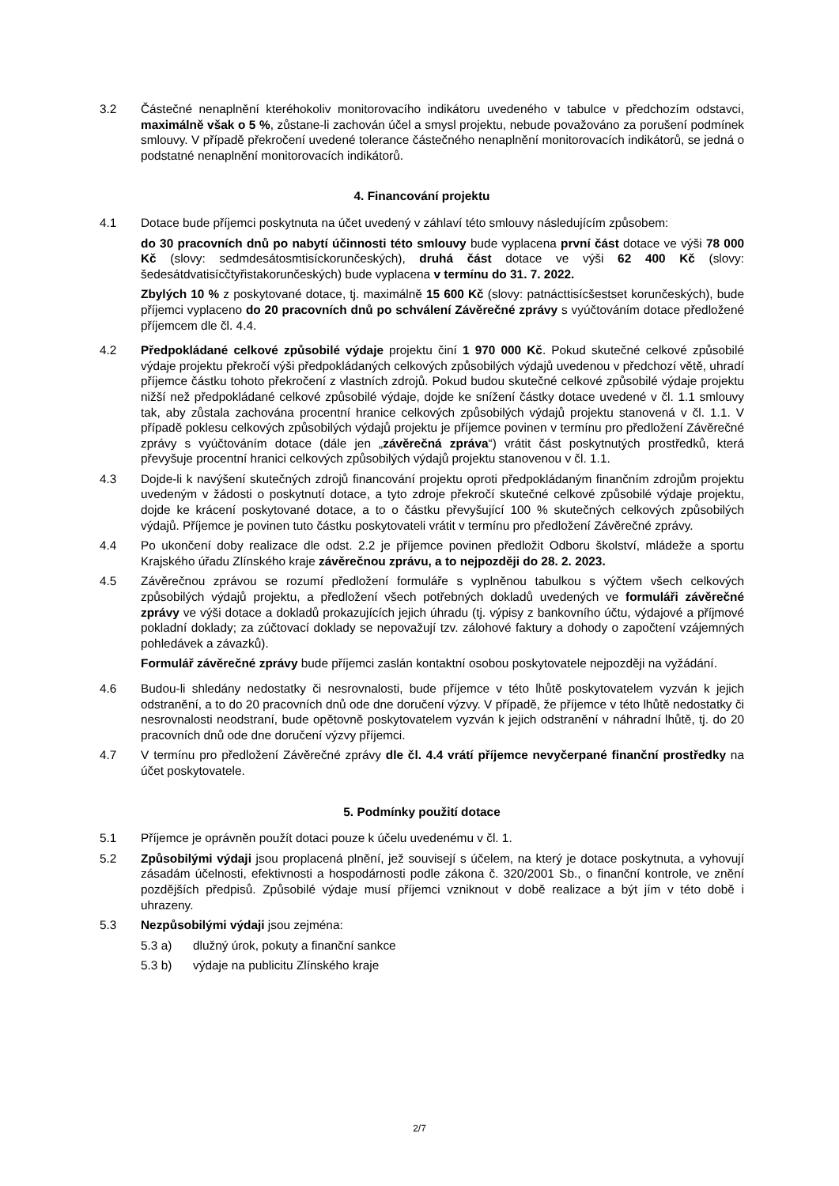3.2 Částečné nenaplnění kteréhokoliv monitorovacího indikátoru uvedeného v tabulce v předchozím odstavci, maximálně však o 5 %, zůstane-li zachován účel a smysl projektu, nebude považováno za porušení podmínek smlouvy. V případě překročení uvedené tolerance částečného nenaplnění monitorovacích indikátorů, se jedná o podstatné nenaplnění monitorovacích indikátorů.
4. Financování projektu
4.1 Dotace bude příjemci poskytnuta na účet uvedený v záhlaví této smlouvy následujícím způsobem:
do 30 pracovních dnů po nabytí účinnosti této smlouvy bude vyplacena první část dotace ve výši 78 000 Kč (slovy: sedmdesátosmtisíckorunčeských), druhá část dotace ve výši 62 400 Kč (slovy: šedesátdvatisícčtyřistakorunčeských) bude vyplacena v termínu do 31. 7. 2022.
Zbylých 10 % z poskytované dotace, tj. maximálně 15 600 Kč (slovy: patnácttisícšestset korunčeských), bude příjemci vyplaceno do 20 pracovních dnů po schválení Závěrečné zprávy s vyúčtováním dotace předložené příjemcem dle čl. 4.4.
4.2 Předpokládané celkové způsobilé výdaje projektu činí 1 970 000 Kč. Pokud skutečné celkové způsobilé výdaje projektu překročí výši předpokládaných celkových způsobilých výdajů uvedenou v předchozí větě, uhradí příjemce částku tohoto překročení z vlastních zdrojů. Pokud budou skutečné celkové způsobilé výdaje projektu nižší než předpokládané celkové způsobilé výdaje, dojde ke snížení částky dotace uvedené v čl. 1.1 smlouvy tak, aby zůstala zachována procentní hranice celkových způsobilých výdajů projektu stanovená v čl. 1.1. V případě poklesu celkových způsobilých výdajů projektu je příjemce povinen v termínu pro předložení Závěrečné zprávy s vyúčtováním dotace (dále jen „závěrečná zpráva“) vrátit část poskytnutých prostředků, která převyšuje procentní hranici celkových způsobilých výdajů projektu stanovenou v čl. 1.1.
4.3 Dojde-li k navýšení skutečných zdrojů financování projektu oproti předpokládaným finančním zdrojům projektu uvedeným v žádosti o poskytnutí dotace, a tyto zdroje překročí skutečné celkové způsobilé výdaje projektu, dojde ke krácení poskytované dotace, a to o částku převyšující 100 % skutečných celkových způsobilých výdajů. Příjemce je povinen tuto částku poskytovateli vrátit v termínu pro předložení Závěrečné zprávy.
4.4 Po ukončení doby realizace dle odst. 2.2 je příjemce povinen předložit Odboru školství, mládeže a sportu Krajského úřadu Zlínského kraje závěrečnou zprávu, a to nejpozději do 28. 2. 2023.
4.5 Závěrečnou zprávou se rozumí předložení formuláře s vyplněnou tabulkou s výčtem všech celkových způsobilých výdajů projektu, a předložení všech potřebných dokladů uvedených ve formuláři závěrečné zprávy ve výši dotace a dokladů prokazujících jejich úhradu (tj. výpisy z bankovního účtu, výdajové a příjmové pokladní doklady; za zúčtovací doklady se nepovažují tzv. zálohové faktury a dohody o započtení vzájemných pohledávek a závazků).
Formulář závěrečné zprávy bude příjemci zaslán kontaktní osobou poskytovatele nejpozději na vyžádání.
4.6 Budou-li shledány nedostatky či nesrovnalosti, bude příjemce v této lhůtě poskytovatelem vyzván k jejich odstranění, a to do 20 pracovních dnů ode dne doručení výzvy. V případě, že příjemce v této lhůtě nedostatky či nesrovnalosti neodstraní, bude opětovně poskytovatelem vyzván k jejich odstranění v náhradní lhůtě, tj. do 20 pracovních dnů ode dne doručení výzvy příjemci.
4.7 V termínu pro předložení Závěrečné zprávy dle čl. 4.4 vrátí příjemce nevyčerpané finanční prostředky na účet poskytovatele.
5. Podmínky použití dotace
5.1 Příjemce je oprávněn použít dotaci pouze k účelu uvedenému v čl. 1.
5.2 Způsobilými výdaji jsou proplacená plnění, jež souvisejí s účelem, na který je dotace poskytnuta, a vyhovují zásadám účelnosti, efektivnosti a hospodárnosti podle zákona č. 320/2001 Sb., o finanční kontrole, ve znění pozdějších předpisů. Způsobilé výdaje musí příjemci vzniknout v době realizace a být jím v této době i uhrazeny.
5.3 Nezpůsobilými výdaji jsou zejména:
5.3 a) dlužný úrok, pokuty a finanční sankce
5.3 b) výdaje na publicitu Zlínského kraje
2/7